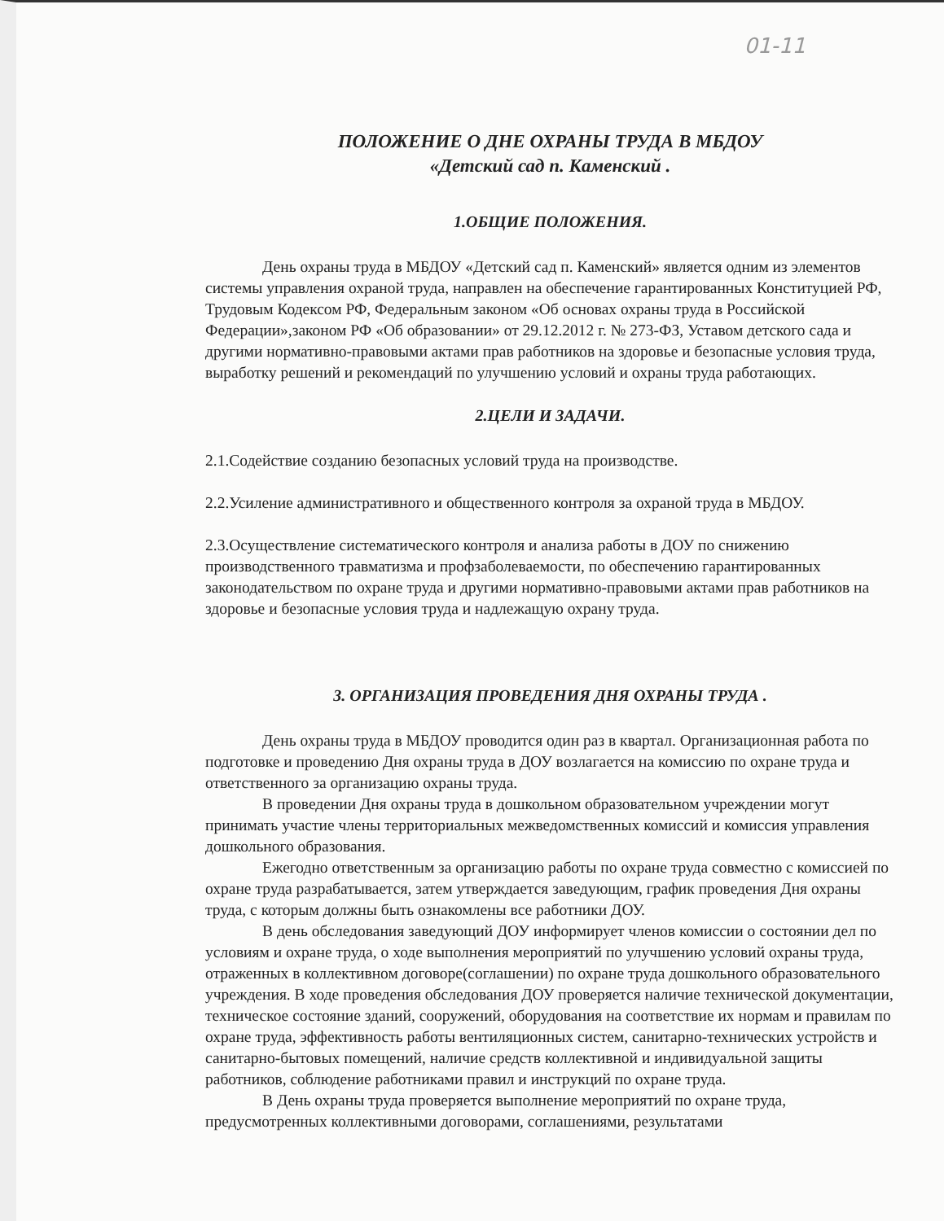01-11
ПОЛОЖЕНИЕ О ДНЕ ОХРАНЫ ТРУДА В МБДОУ
«Детский сад п. Каменский .
1.ОБЩИЕ ПОЛОЖЕНИЯ.
День охраны труда в МБДОУ «Детский сад п. Каменский» является одним из элементов системы управления охраной труда, направлен на обеспечение гарантированных Конституцией РФ, Трудовым Кодексом РФ, Федеральным законом «Об основах охраны труда в Российской Федерации»,законом РФ «Об образовании» от 29.12.2012 г. № 273-ФЗ, Уставом детского сада и другими нормативно-правовыми актами прав работников на здоровье и безопасные условия труда, выработку решений и рекомендаций по улучшению условий и охраны труда работающих.
2.ЦЕЛИ И ЗАДАЧИ.
2.1.Содействие созданию безопасных условий труда на производстве.
2.2.Усиление административного и общественного контроля за охраной труда в МБДОУ.
2.3.Осуществление систематического контроля и анализа работы в ДОУ по снижению производственного травматизма и профзаболеваемости, по обеспечению гарантированных законодательством по охране труда и другими нормативно-правовыми актами прав работников на здоровье и безопасные условия труда и надлежащую охрану труда.
3. ОРГАНИЗАЦИЯ ПРОВЕДЕНИЯ ДНЯ ОХРАНЫ ТРУДА .
День охраны труда в МБДОУ проводится один раз в квартал. Организационная работа по подготовке и проведению Дня охраны труда в ДОУ возлагается на комиссию по охране труда и ответственного за организацию охраны труда.
В проведении Дня охраны труда в дошкольном образовательном учреждении могут принимать участие члены территориальных межведомственных комиссий и комиссия управления дошкольного образования.
Ежегодно ответственным за организацию работы по охране труда совместно с комиссией по охране труда разрабатывается, затем утверждается заведующим, график проведения Дня охраны труда, с которым должны быть ознакомлены все работники ДОУ.
В день обследования заведующий ДОУ информирует членов комиссии о состоянии дел по условиям и охране труда, о ходе выполнения мероприятий по улучшению условий охраны труда, отраженных в коллективном договоре(соглашении) по охране труда дошкольного образовательного учреждения. В ходе проведения обследования ДОУ проверяется наличие технической документации, техническое состояние зданий, сооружений, оборудования на соответствие их нормам и правилам по охране труда, эффективность работы вентиляционных систем, санитарно-технических устройств и санитарно-бытовых помещений, наличие средств коллективной и индивидуальной защиты работников, соблюдение работниками правил и инструкций по охране труда.
В День охраны труда проверяется выполнение мероприятий по охране труда, предусмотренных коллективными договорами, соглашениями, результатами